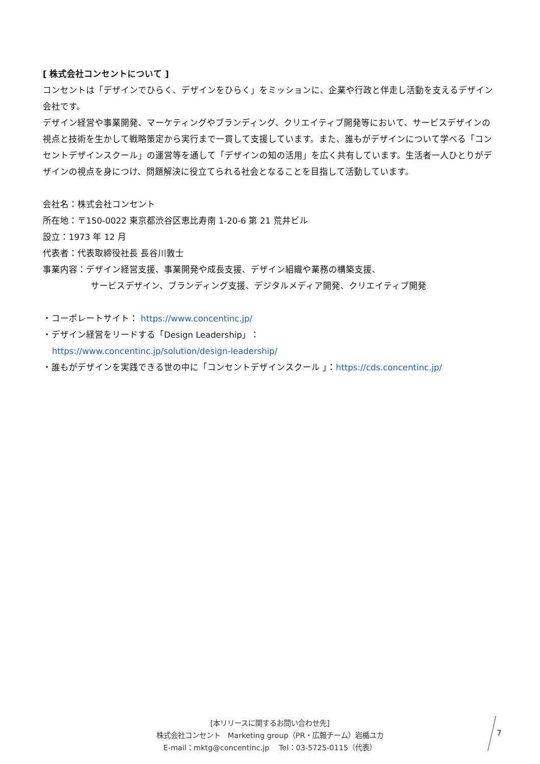[ 株式会社コンセントについて ]
コンセントは「デザインでひらく、デザインをひらく」をミッションに、企業や行政と伴走し活動を支えるデザイン会社です。
デザイン経営や事業開発、マーケティングやブランディング、クリエイティブ開発等において、サービスデザインの視点と技術を生かして戦略策定から実行まで一貫して支援しています。また、誰もがデザインについて学べる「コンセントデザインスクール」の運営等を通して「デザインの知の活用」を広く共有しています。生活者一人ひとりがデザインの視点を身につけ、問題解決に役立てられる社会となることを目指して活動しています。
会社名：株式会社コンセント
所在地：〒150-0022 東京都渋谷区恵比寿南 1-20-6 第 21 荒井ビル
設立：1973 年 12 月
代表者：代表取締役社長 長谷川敦士
事業内容：デザイン経営支援、事業開発や成長支援、デザイン組織や業務の構築支援、
サービスデザイン、ブランディング支援、デジタルメディア開発、クリエイティブ開発
・コーポレートサイト： https://www.concentinc.jp/
・デザイン経営をリードする「Design Leadership」：
https://www.concentinc.jp/solution/design-leadership/
・誰もがデザインを実践できる世の中に「コンセントデザインスクール 」：https://cds.concentinc.jp/
[本リリースに関するお問い合わせ先]
株式会社コンセント　Marketing group（PR・広報チーム）岩楯ユカ
E-mail：mktg@concentinc.jp　 Tel：03-5725-0115（代表）
7